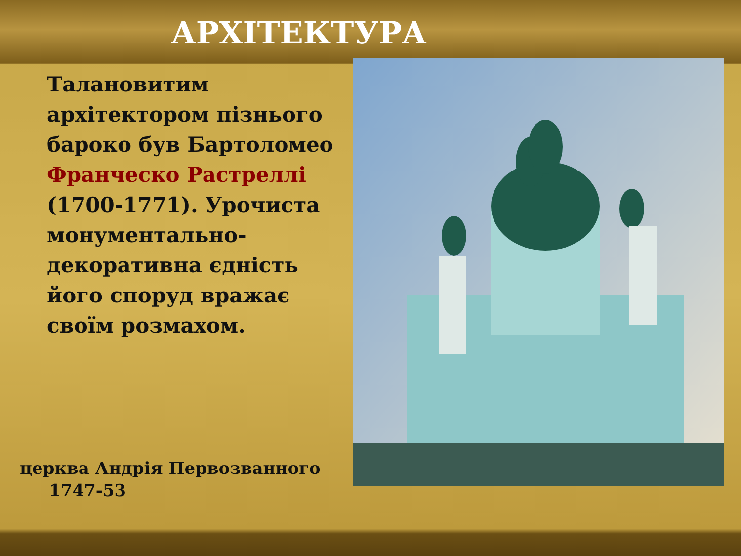АРХІТЕКТУРА
Талановитим архітектором пізнього бароко був Бартоломео Франческо Растреллі (1700-1771). Урочиста монументально-декоративна єдність його споруд вражає своїм розмахом.
церква Андрія Первозванного
1747-53